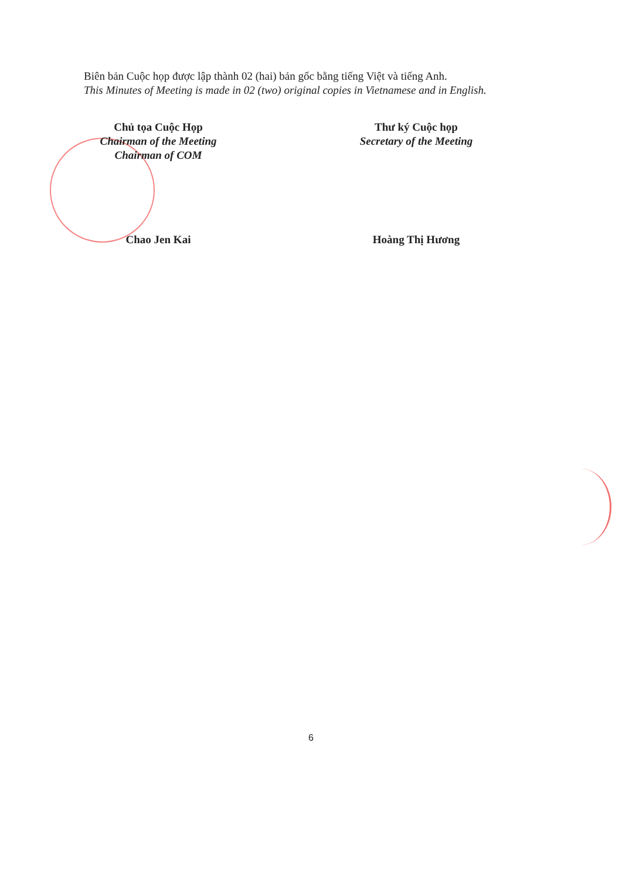Biên bản Cuộc họp được lập thành 02 (hai) bản gốc bằng tiếng Việt và tiếng Anh.
This Minutes of Meeting is made in 02 (two) original copies in Vietnamese and in English.
Chủ tọa Cuộc Họp
Chairman of the Meeting
Chairman of COM
Chao Jen Kai
Thư ký Cuộc họp
Secretary of the Meeting
Hoàng Thị Hương
6